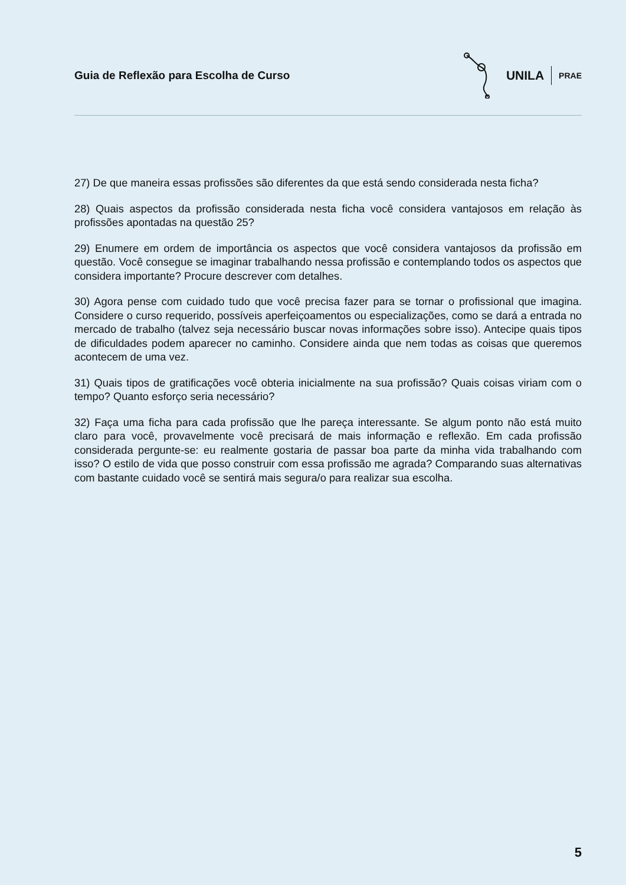Guia de Reflexão para Escolha de Curso
UNILA PRAE
27) De que maneira essas profissões são diferentes da que está sendo considerada nesta ficha?
28) Quais aspectos da profissão considerada nesta ficha você considera vantajosos em relação às profissões apontadas na questão 25?
29) Enumere em ordem de importância os aspectos que você considera vantajosos da profissão em questão. Você consegue se imaginar trabalhando nessa profissão e contemplando todos os aspectos que considera importante? Procure descrever com detalhes.
30) Agora pense com cuidado tudo que você precisa fazer para se tornar o profissional que imagina. Considere o curso requerido, possíveis aperfeiçoamentos ou especializações, como se dará a entrada no mercado de trabalho (talvez seja necessário buscar novas informações sobre isso). Antecipe quais tipos de dificuldades podem aparecer no caminho. Considere ainda que nem todas as coisas que queremos acontecem de uma vez.
31) Quais tipos de gratificações você obteria inicialmente na sua profissão? Quais coisas viriam com o tempo? Quanto esforço seria necessário?
32) Faça uma ficha para cada profissão que lhe pareça interessante. Se algum ponto não está muito claro para você, provavelmente você precisará de mais informação e reflexão. Em cada profissão considerada pergunte-se: eu realmente gostaria de passar boa parte da minha vida trabalhando com isso? O estilo de vida que posso construir com essa profissão me agrada? Comparando suas alternativas com bastante cuidado você se sentirá mais segura/o para realizar sua escolha.
5